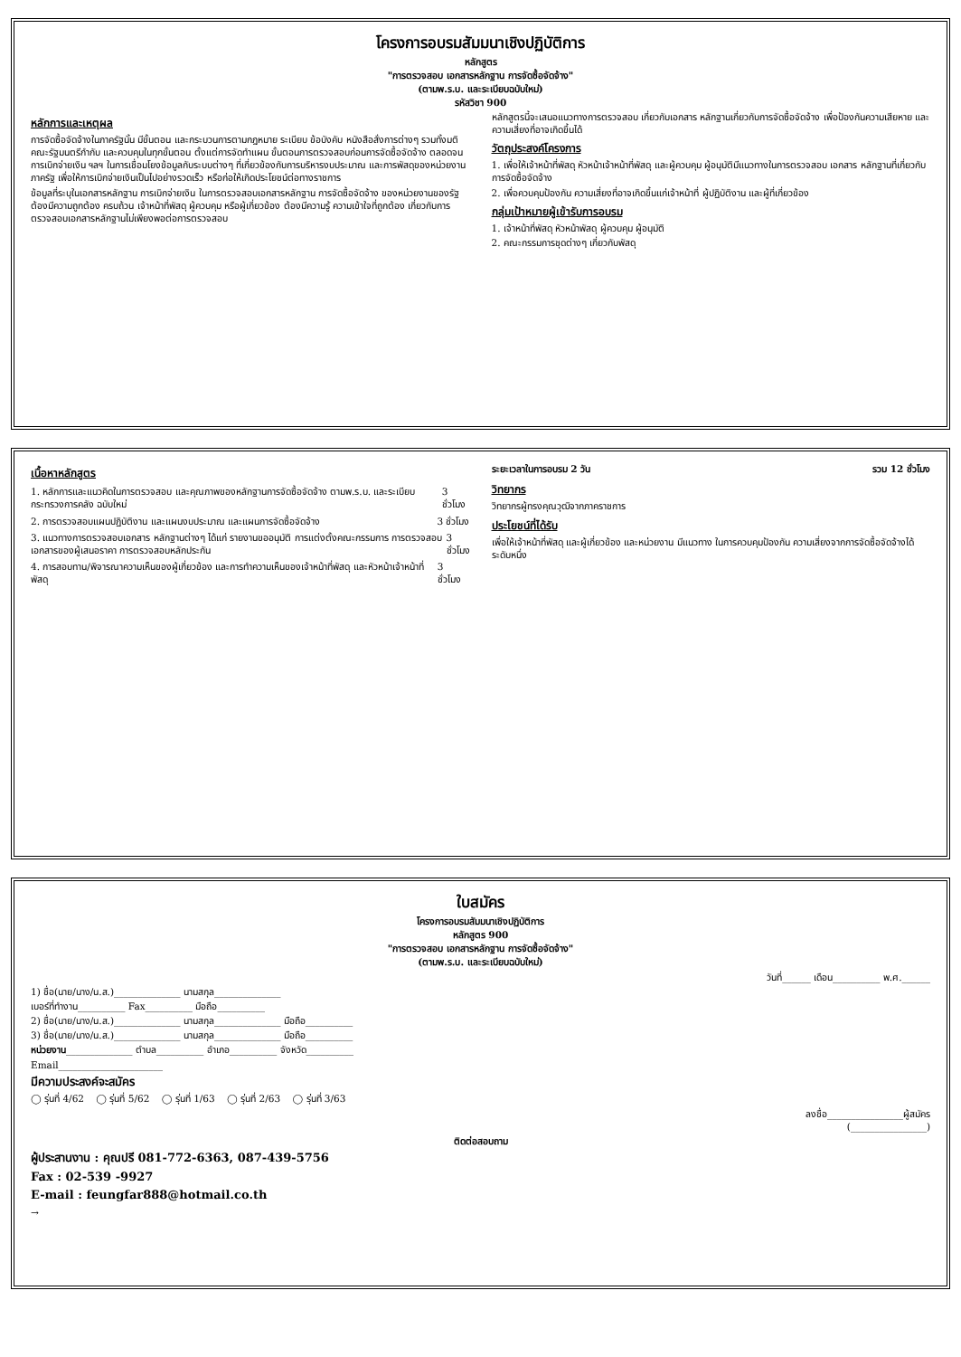โครงการอบรมสัมมนาเชิงปฏิบัติการ
หลักสูตร
"การตรวจสอบ เอกสารหลักฐาน การจัดซื้อจัดจ้าง"
(ตามพ.ร.บ. และระเบียบฉบับใหม่)
รหัสวิชา 900
หลักการและเหตุผล
การจัดซื้อจัดจ้างในภาครัฐนั้น มีขั้นตอน และกระบวนการตามกฎหมาย ระเบียบ ข้อบังคับ หนังสือสั่งการต่างๆ รวมทั้งมติคณะรัฐมนตรีกำกับ และควบคุมในทุกขั้นตอน ตั้งแต่การจัดทำแผน ขั้นตอนการตรวจสอบก่อนการจัดซื้อจัดจ้าง ตลอดจนการเบิกจ่ายเงิน ฯลฯ ในการเชื่อมโยงข้อมูลกับระบบต่างๆ ที่เกี่ยวข้องกับการบริหารงบประมาณ และการพัสดุของหน่วยงานภาครัฐ เพื่อให้การเบิกจ่ายเงินเป็นไปอย่างรวดเร็ว หรือก่อให้เกิดประโยชน์ต่อทางราชการ
ข้อมูลที่ระบุในเอกสารหลักฐาน การเบิกจ่ายเงิน ในการตรวจสอบเอกสารหลักฐาน การจัดซื้อจัดจ้าง ของหน่วยงานของรัฐ ต้องมีความถูกต้อง ครบถ้วน เจ้าหน้าที่พัสดุ ผู้ควบคุม หรือผู้เกี่ยวข้อง ต้องมีความรู้ ความเข้าใจที่ถูกต้อง เกี่ยวกับการตรวจสอบเอกสารหลักฐานไม่เพียงพอต่อการตรวจสอบ
หลักสูตรนี้จะเสนอแนวทางการตรวจสอบ เกี่ยวกับเอกสาร หลักฐานเกี่ยวกับการจัดซื้อจัดจ้าง เพื่อป้องกันความเสียหาย และความเสี่ยงที่อาจเกิดขึ้นได้
วัตถุประสงค์โครงการ
1. เพื่อให้เจ้าหน้าที่พัสดุ หัวหน้าเจ้าหน้าที่พัสดุ และผู้ควบคุม ผู้อนุมัติมีแนวทางในการตรวจสอบ เอกสาร หลักฐานที่เกี่ยวกับการจัดซื้อจัดจ้าง
2. เพื่อควบคุมป้องกัน ความเสี่ยงที่อาจเกิดขึ้นแก่เจ้าหน้าที่ ผู้ปฏิบัติงาน และผู้ที่เกี่ยวข้อง
กลุ่มเป้าหมายผู้เข้ารับการอบรม
1. เจ้าหน้าที่พัสดุ หัวหน้าพัสดุ ผู้ควบคุม ผู้อนุมัติ
2. คณะกรรมการชุดต่างๆ เกี่ยวกับพัสดุ
เนื้อหาหลักสูตร
1. หลักการและแนวคิดในการตรวจสอบ และคุณภาพของหลักฐานการจัดซื้อจัดจ้าง ตามพ.ร.บ. และระเบียบกระทรวงการคลัง ฉบับใหม่
3 ชั่วโมง
2. การตรวจสอบแผนปฏิบัติงาน และแผนงบประมาณ และแผนการจัดซื้อจัดจ้าง
3 ชั่วโมง
3. แนวทางการตรวจสอบเอกสาร หลักฐานต่างๆ ได้แก่ รายงานขออนุมัติ การแต่งตั้งคณะกรรมการ การตรวจสอบ เอกสารของผู้เสนอราคา การตรวจสอบหลักประกัน
3 ชั่วโมง
4. การสอบทาน/พิจารณาความเห็นของผู้เกี่ยวข้อง และการทำความเห็นของเจ้าหน้าที่พัสดุ และหัวหน้าเจ้าหน้าที่พัสดุ
3 ชั่วโมง
ระยะเวลาในการอบรม 2 วัน รวม 12 ชั่วโมง
วิทยากร
วิทยากรผู้ทรงคุณวุฒิจากภาคราชการ
ประโยชน์ที่ได้รับ
เพื่อให้เจ้าหน้าที่พัสดุ และผู้เกี่ยวข้อง และหน่วยงาน มีแนวทาง ในการควบคุมป้องกัน ความเสี่ยงจากการจัดซื้อจัดจ้างได้ระดับหนึ่ง
ใบสมัคร
โครงการอบรมสัมมนาเชิงปฏิบัติการ
หลักสูตร 900
"การตรวจสอบ เอกสารหลักฐาน การจัดซื้อจัดจ้าง"
(ตามพ.ร.บ. และระเบียบฉบับใหม่)
วันที่______ เดือน__________ พ.ศ.______
1) ชื่อ(นาย/นาง/น.ส.)______________ นามสกุล______________
เบอร์ที่ทำงาน__________ Fax__________ มือถือ__________
2) ชื่อ(นาย/นาง/น.ส.)______________ นามสกุล______________ มือถือ__________
3) ชื่อ(นาย/นาง/น.ส.)______________ นามสกุล______________ มือถือ__________
หน่วยงาน______________ ตำบล__________ อำเภอ__________ จังหวัด__________
Email______________________
มีความประสงค์จะสมัคร
◯ รุ่นที่ 4/62 ◯ รุ่นที่ 5/62 ◯ รุ่นที่ 1/63 ◯ รุ่นที่ 2/63 ◯ รุ่นที่ 3/63
ลงชื่อ________________ผู้สมัคร
(________________)
ติดต่อสอบถาม
ผู้ประสานงาน : คุณปรี 081-772-6363, 087-439-5756
Fax : 02-539 -9927
E-mail : feungfar888@hotmail.co.th
→